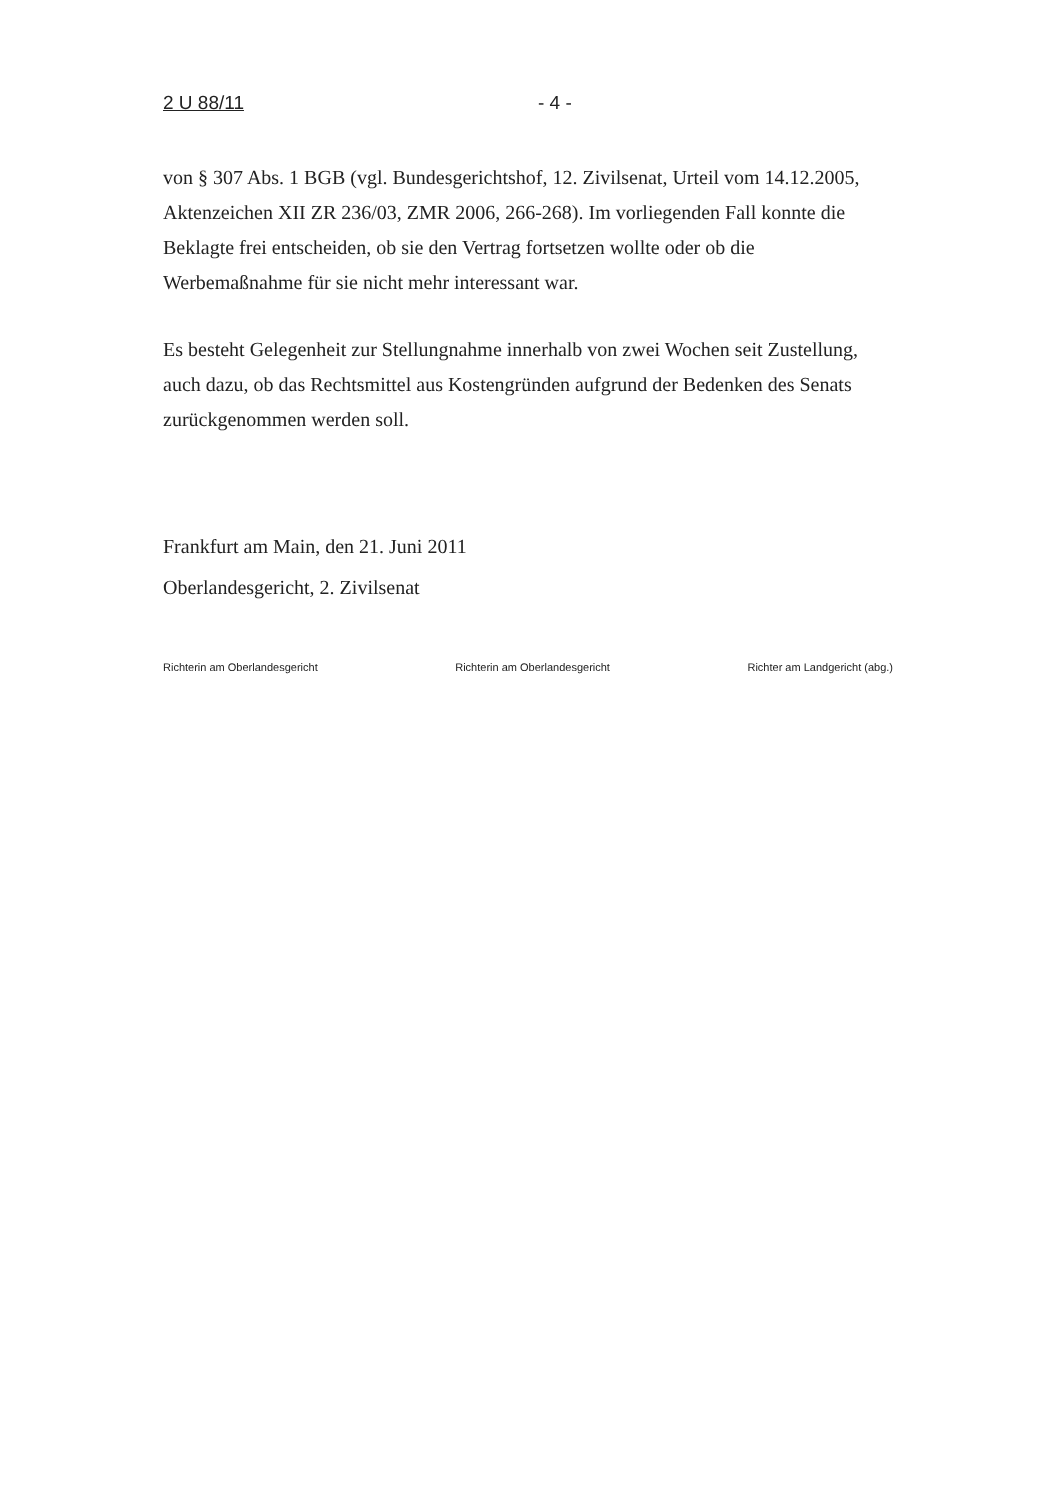2 U 88/11 - 4 -
von § 307 Abs. 1 BGB (vgl. Bundesgerichtshof, 12. Zivilsenat, Urteil vom 14.12.2005, Aktenzeichen XII ZR 236/03, ZMR 2006, 266-268). Im vorliegenden Fall konnte die Beklagte frei entscheiden, ob sie den Vertrag fortsetzen wollte oder ob die Werbemaßnahme für sie nicht mehr interessant war.
Es besteht Gelegenheit zur Stellungnahme innerhalb von zwei Wochen seit Zustellung, auch dazu, ob das Rechtsmittel aus Kostengründen aufgrund der Bedenken des Senats zurückgenommen werden soll.
Frankfurt am Main, den 21. Juni 2011
Oberlandesgericht, 2. Zivilsenat
Richterin am Oberlandesgericht Richterin am Oberlandesgericht Richter am Landgericht (abg.)